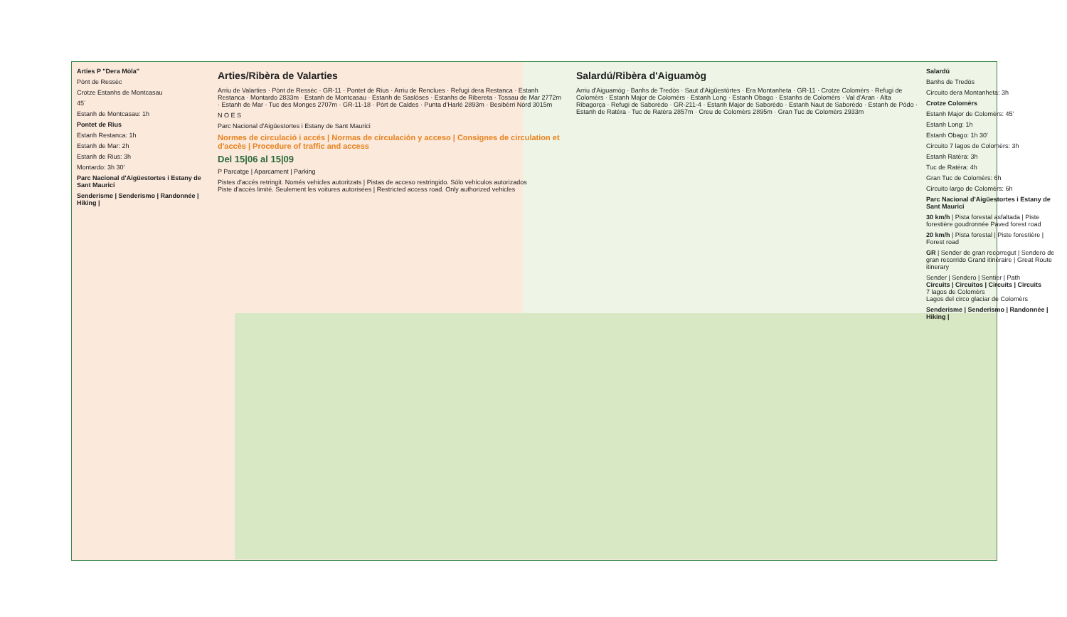Arties P "Dera Mòla"
Pònt de Ressèc
Crotze Estanhs de Montcasau
45´
Estanh de Montcasau: 1h
Pontet de Rius
Estanh Restanca: 1h
Estanh de Mar: 2h
Estanh de Rius: 3h
Montardo: 3h 30′
Parc Nacional d'Aigüestortes i Estany de Sant Maurici
Senderisme | Senderismo | Randonnée | Hiking |
Arties/Ribèra de Valarties
Arriu de Valarties · Pònt de Ressèc · GR-11 · Pontet de Rius · Arriu de Renclues · Refugi dera Restanca · Estanh Restanca · Montardo 2833m · Estanh de Montcasau · Estanh de Saslòses · Estanhs de Ribereta · Tossau de Mar 2772m · Estanh de Mar · Tuc des Monges 2707m · GR-11-18 · Pòrt de Caldes · Punta d'Harlé 2893m · Besibèrri Nòrd 3015m
N O E S
Parc Nacional d'Aigüestortes i Estany de Sant Maurici
Normes de circulació i accés | Normas de circulación y acceso | Consignes de circulation et d'accès | Procedure of traffic and access
Del 15|06 al 15|09
P Parcatge | Aparcament | Parking
Pistes d'accés retringit. Només vehicles autoritzats | Pistas de acceso restringido. Sólo vehículos autorizados
Piste d'accès limité. Seulement les voitures autorisées | Restricted access road. Only authorized vehicles
Salardú/Ribèra d'Aiguamòg
Arriu d'Aiguamòg · Banhs de Tredòs · Saut d'Aigüestòrtes · Era Montanheta · GR-11 · Crotze Colomèrs · Refugi de Colomèrs · Estanh Major de Colomèrs · Estanh Long · Estanh Obago · Estanhs de Colomèrs · Val d'Aran · Alta Ribagorça · Refugi de Saborèdo · GR-211-4 · Estanh Major de Saborèdo · Estanh Naut de Saborèdo · Estanh de Pòdo · Estanh de Ratèra · Tuc de Ratèra 2857m · Creu de Colomèrs 2895m · Gran Tuc de Colomèrs 2933m
Salardú
Banhs de Tredòs
Circuito dera Montanheta: 3h
Crotze Colomèrs
Estanh Major de Colomèrs: 45′
Estanh Long: 1h
Estanh Obago: 1h 30′
Circuito 7 lagos de Colomèrs: 3h
Estanh Ratèra: 3h
Tuc de Ratèra: 4h
Gran Tuc de Colomèrs: 6h
Circuito largo de Colomèrs: 6h
Parc Nacional d'Aigüestortes i Estany de Sant Maurici
30 km/h | Pista forestal asfaltada | Piste forestière goudronnée Paved forest road
20 km/h | Pista forestal | Piste forestière | Forest road
GR | Sender de gran recorregut | Sendero de gran recorrido Grand itinéraire | Great Route itinerary
Sender | Sendero | Sentier | Path
Circuits | Circuitos | Circuits | Circuits
7 lagos de Colomèrs
Lagos del circo glaciar de Colomèrs
Senderisme | Senderismo | Randonnée | Hiking |